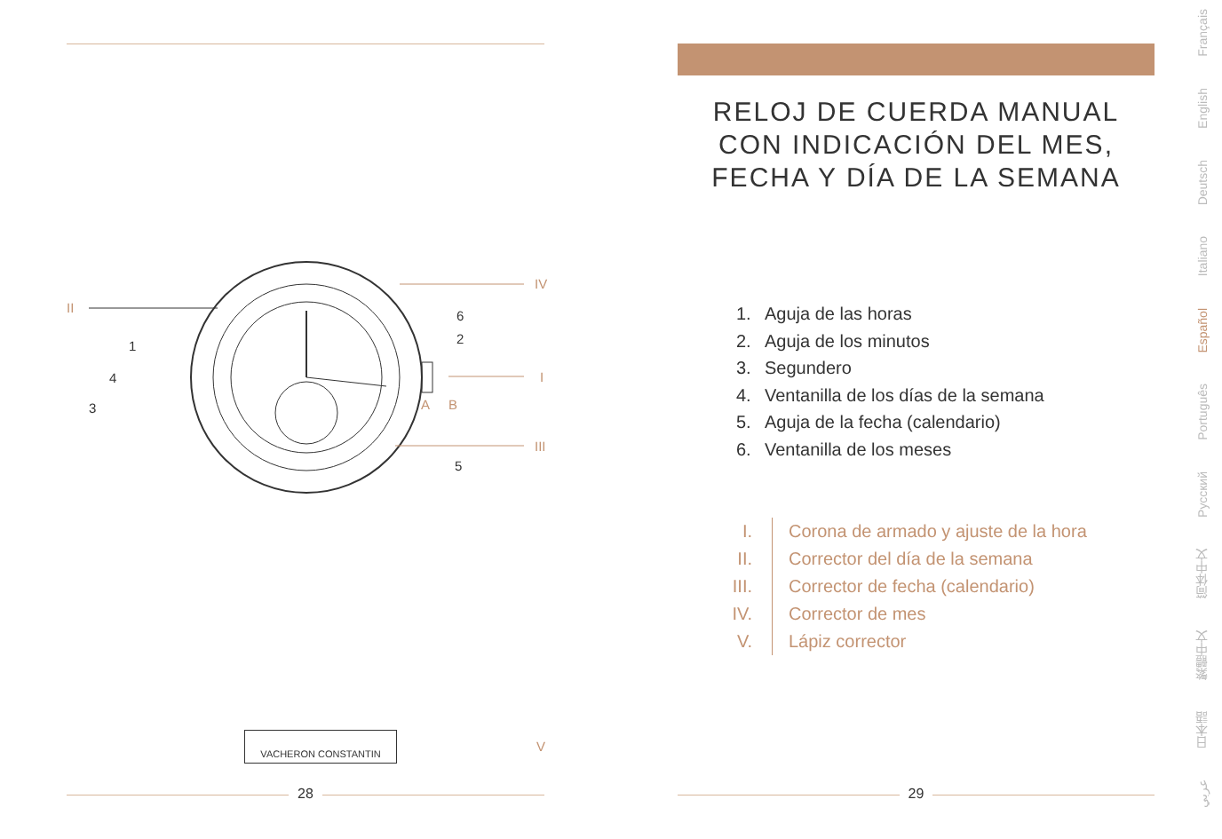II
1
4
3
6
2
5
IV
I
III
A B
VACHERON CONSTANTIN
V
28
RELOJ DE CUERDA MANUAL
CON INDICACIÓN DEL MES,
FECHA Y DÍA DE LA SEMANA
1. Aguja de las horas
2. Aguja de los minutos
3. Segundero
4. Ventanilla de los días de la semana
5. Aguja de la fecha (calendario)
6. Ventanilla de los meses
I. Corona de armado y ajuste de la hora
II. Corrector del día de la semana
III. Corrector de fecha (calendario)
IV. Corrector de mes
V. Lápiz corrector
29
Français
English
Deutsch
Italiano
Español
Português
Русский
简体中文
繁體中文
日本語
عربي